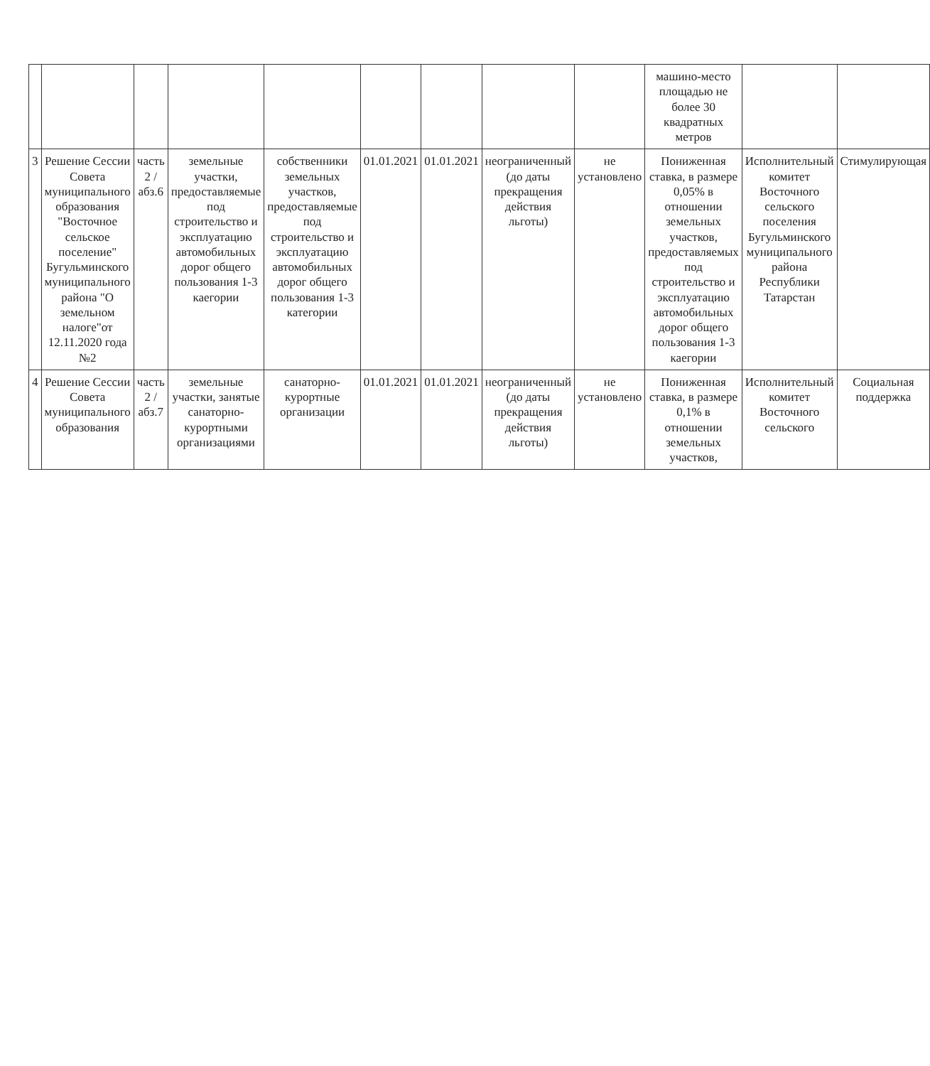| | | | | | | | | | машино-место площадью не более 30 квадратных метров | | |
| 3 | Решение Сессии Совета муниципального образования "Восточное сельское поселение" Бугульминского муниципального района "О земельном налоге"от 12.11.2020 года №2 | часть 2 /абз.6 | земельные участки, предоставляемые под строительство и эксплуатацию автомобильных дорог общего пользования 1-3 каегории | собственники земельных участков, предоставляемые под строительство и эксплуатацию автомобильных дорог общего пользования 1-3 категории | 01.01.2021 | 01.01.2021 | неограниченный (до даты прекращения действия льготы) | не установлено | Пониженная ставка, в размере 0,05% в отношении земельных участков, предоставляемых под строительство и эксплуатацию автомобильных дорог общего пользования 1-3 каегории | Исполнительный комитет Восточного сельского поселения Бугульминского муниципального района Республики Татарстан | Стимулирующая |
| 4 | Решение Сессии Совета муниципального образования | часть 2 /абз.7 | земельные участки, занятые санаторно-курортными организациями | санаторно-курортные организации | 01.01.2021 | 01.01.2021 | неограниченный (до даты прекращения действия льготы) | не установлено | Пониженная ставка, в размере 0,1% в отношении земельных участков, | Исполнительный комитет Восточного сельского | Социальная поддержка |